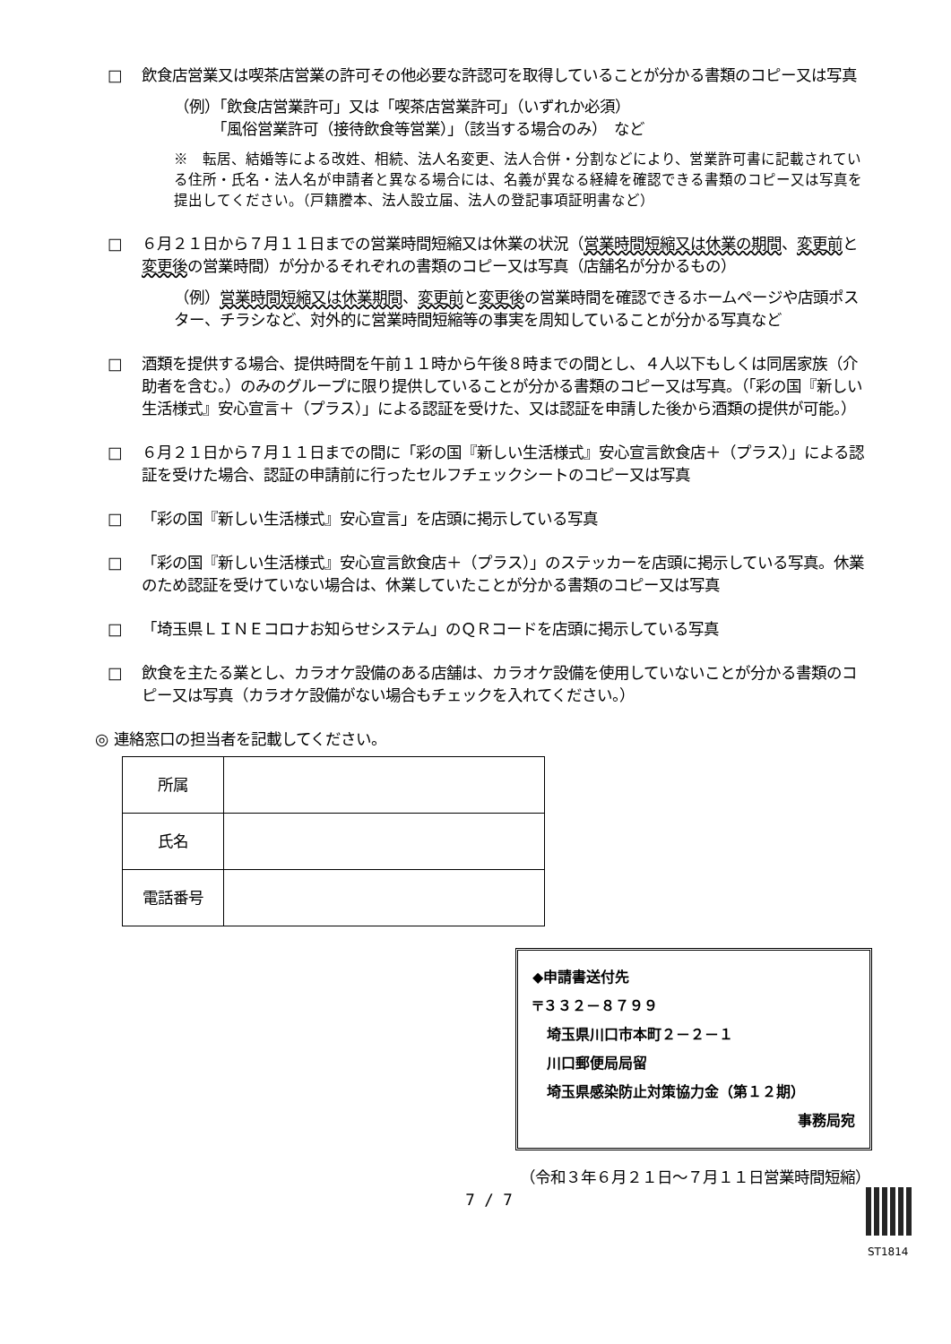□ 飲食店営業又は喫茶店営業の許可その他必要な許認可を取得していることが分かる書類のコピー又は写真
（例）「飲食店営業許可」又は「喫茶店営業許可」（いずれか必須）
　　　「風俗営業許可（接待飲食等営業）」（該当する場合のみ）　など
※　転居、結婚等による改姓、相続、法人名変更、法人合併・分割などにより、営業許可書に記載されている住所・氏名・法人名が申請者と異なる場合には、名義が異なる経緯を確認できる書類のコピー又は写真を提出してください。（戸籍謄本、法人設立届、法人の登記事項証明書など）
□ ６月２１日から７月１１日までの営業時間短縮又は休業の状況（営業時間短縮又は休業の期間、変更前と変更後の営業時間）が分かるそれぞれの書類のコピー又は写真（店舗名が分かるもの）
（例）営業時間短縮又は休業期間、変更前と変更後の営業時間を確認できるホームページや店頭ポスター、チラシなど、対外的に営業時間短縮等の事実を周知していることが分かる写真など
□ 酒類を提供する場合、提供時間を午前１１時から午後８時までの間とし、４人以下もしくは同居家族（介助者を含む。）のみのグループに限り提供していることが分かる書類のコピー又は写真。（「彩の国『新しい生活様式』安心宣言＋（プラス）」による認証を受けた、又は認証を申請した後から酒類の提供が可能。）
□ ６月２１日から７月１１日までの間に「彩の国『新しい生活様式』安心宣言飲食店＋（プラス）」による認証を受けた場合、認証の申請前に行ったセルフチェックシートのコピー又は写真
□ 「彩の国『新しい生活様式』安心宣言」を店頭に掲示している写真
□ 「彩の国『新しい生活様式』安心宣言飲食店＋（プラス）」のステッカーを店頭に掲示している写真。休業のため認証を受けていない場合は、休業していたことが分かる書類のコピー又は写真
□ 「埼玉県ＬＩＮＥコロナお知らせシステム」のＱＲコードを店頭に掲示している写真
□ 飲食を主たる業とし、カラオケ設備のある店舗は、カラオケ設備を使用していないことが分かる書類のコピー又は写真（カラオケ設備がない場合もチェックを入れてください。）
◎ 連絡窓口の担当者を記載してください。
| 所属 | |
| 氏名 | |
| 電話番号 | |
◆申請書送付先
〒３３２－８７９９
　埼玉県川口市本町２－２－１
　川口郵便局局留
　埼玉県感染防止対策協力金（第１２期）
事務局宛
（令和３年６月２１日～７月１１日営業時間短縮）
7 / 7
ST1814